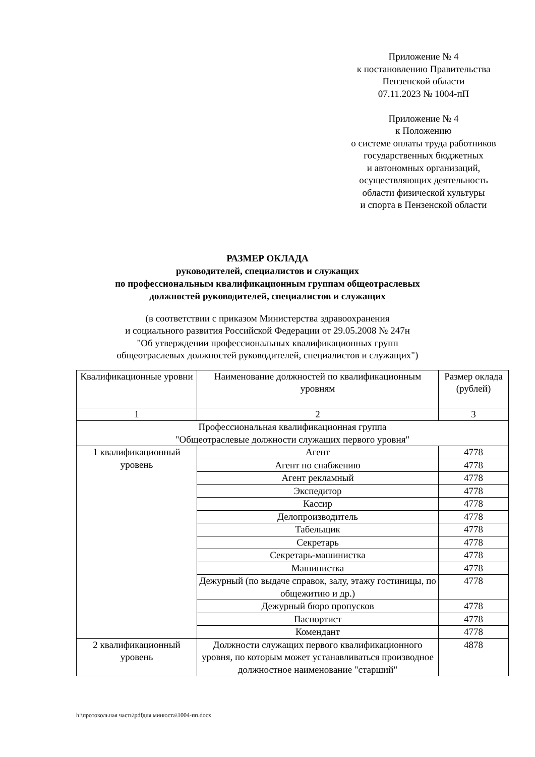Приложение № 4
к постановлению Правительства
Пензенской области
07.11.2023 № 1004-пП
Приложение № 4
к Положению
о системе оплаты труда работников
государственных бюджетных
и автономных организаций,
осуществляющих деятельность
области физической культуры
и спорта в Пензенской области
РАЗМЕР ОКЛАДА
руководителей, специалистов и служащих
по профессиональным квалификационным группам общеотраслевых
должностей руководителей, специалистов и служащих
(в соответствии с приказом Министерства здравоохранения
и социального развития Российской Федерации от 29.05.2008 № 247н
"Об утверждении профессиональных квалификационных групп
общеотраслевых должностей руководителей, специалистов и служащих")
| Квалификационные уровни | Наименование должностей по квалификационным уровням | Размер оклада (рублей) |
| 1 | 2 | 3 |
| Профессиональная квалификационная группа "Общеотраслевые должности служащих первого уровня" | | |
| 1 квалификационный уровень | Агент | 4778 |
| | Агент по снабжению | 4778 |
| | Агент рекламный | 4778 |
| | Экспедитор | 4778 |
| | Кассир | 4778 |
| | Делопроизводитель | 4778 |
| | Табельщик | 4778 |
| | Секретарь | 4778 |
| | Секретарь-машинистка | 4778 |
| | Машинистка | 4778 |
| | Дежурный (по выдаче справок, залу, этажу гостиницы, по общежитию и др.) | 4778 |
| | Дежурный бюро пропусков | 4778 |
| | Паспортист | 4778 |
| | Комендант | 4778 |
| 2 квалификационный уровень | Должности служащих первого квалификационного уровня, по которым может устанавливаться производное должностное наименование "старший" | 4878 |
h:\протокольная часть\pdfдля минюста\1004-пп.docx